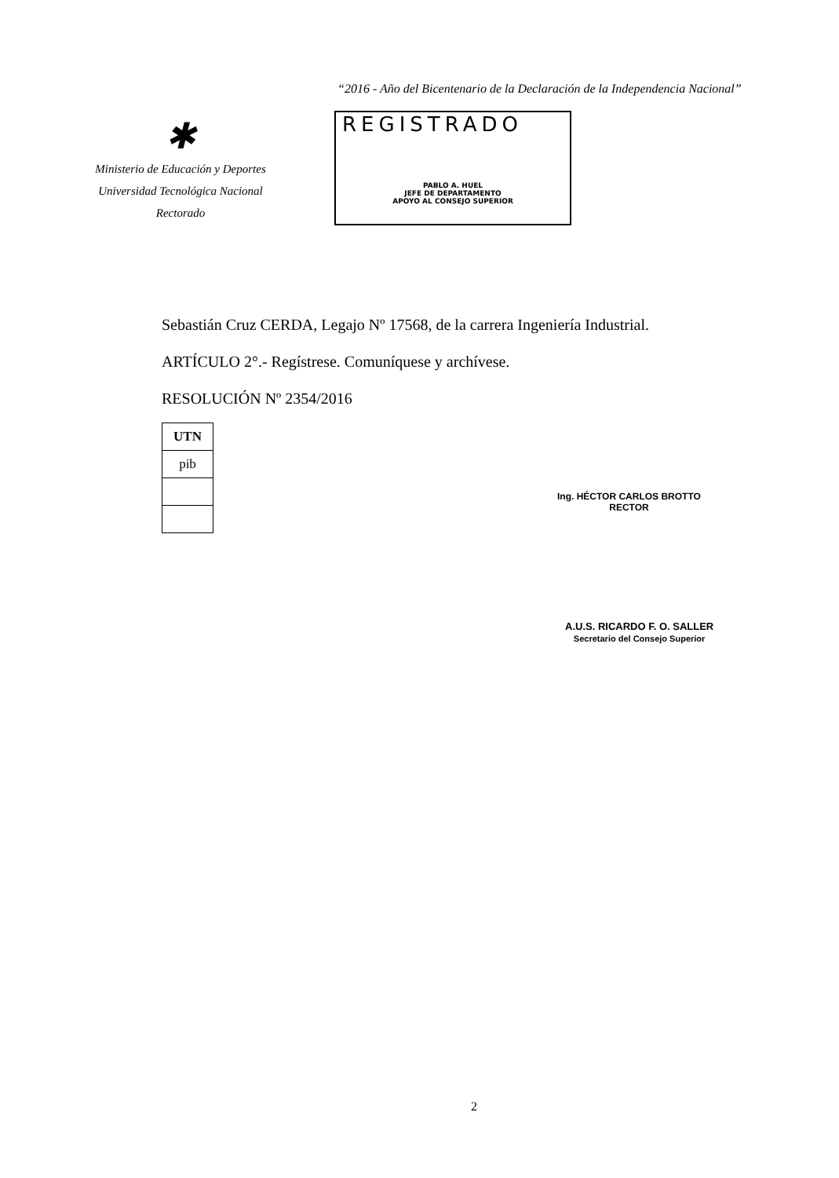“2016 - Año del Bicentenario de la Declaración de la Independencia Nacional”
✱
Ministerio de Educación y Deportes
Universidad Tecnológica Nacional
Rectorado
REGISTRADO
PABLO A. HUEL
JEFE DE DEPARTAMENTO
APOYO AL CONSEJO SUPERIOR
Sebastián Cruz CERDA, Legajo Nº 17568, de la carrera Ingeniería Industrial.
ARTÍCULO 2°.- Regístrese. Comuníquese y archívese.
RESOLUCIÓN Nº 2354/2016
| UTN |
| pib |
Ing. HÉCTOR CARLOS BROTTO
RECTOR
A.U.S. RICARDO F. O. SALLER
Secretario del Consejo Superior
2